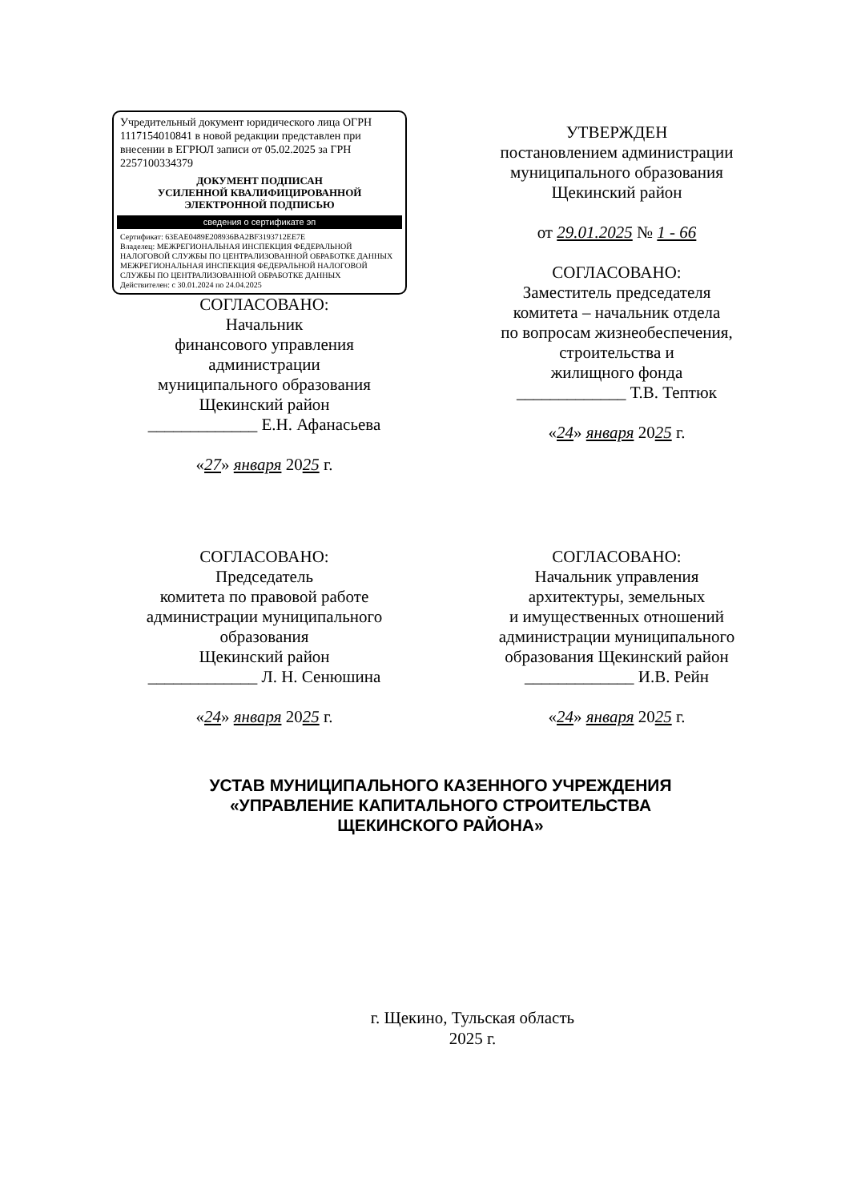Учредительный документ юридического лица ОГРН 1117154010841 в новой редакции представлен при внесении в ЕГРЮЛ записи от 05.02.2025 за ГРН 2257100334379
ДОКУМЕНТ ПОДПИСАН
УСИЛЕННОЙ КВАЛИФИЦИРОВАННОЙ
ЭЛЕКТРОННОЙ ПОДПИСЬЮ
сведения о сертификате эп
Сертификат: 63EAE0489E208936BA2BF3193712EE7E
Владелец: МЕЖРЕГИОНАЛЬНАЯ ИНСПЕКЦИЯ ФЕДЕРАЛЬНОЙ НАЛОГОВОЙ СЛУЖБЫ ПО ЦЕНТРАЛИЗОВАННОЙ ОБРАБОТКЕ ДАННЫХ
МЕЖРЕГИОНАЛЬНАЯ ИНСПЕКЦИЯ ФЕДЕРАЛЬНОЙ НАЛОГОВОЙ СЛУЖБЫ ПО ЦЕНТРАЛИЗОВАННОЙ ОБРАБОТКЕ ДАННЫХ
Действителен: с 30.01.2024 по 24.04.2025
СОГЛАСОВАНО:
Начальник
финансового управления
администрации
муниципального образования
Щекинский район
_____________ Е.Н. Афанасьева
«27» января 2025 г.
УТВЕРЖДЕН
постановлением администрации
муниципального образования
Щекинский район
от 29.01.2025 № 1 - 66
СОГЛАСОВАНО:
Заместитель председателя
комитета – начальник отдела
по вопросам жизнеобеспечения,
строительства и
жилищного фонда
_____________ Т.В. Тептюк
«24» января 2025 г.
СОГЛАСОВАНО:
Председатель
комитета по правовой работе
администрации муниципального
образования
Щекинский район
_____________ Л. Н. Сенюшина
«24» января 2025 г.
СОГЛАСОВАНО:
Начальник управления
архитектуры, земельных
и имущественных отношений
администрации муниципального
образования Щекинский район
_____________ И.В. Рейн
«24» января 2025 г.
УСТАВ МУНИЦИПАЛЬНОГО КАЗЕННОГО УЧРЕЖДЕНИЯ
«УПРАВЛЕНИЕ КАПИТАЛЬНОГО СТРОИТЕЛЬСТВА
ЩЕКИНСКОГО РАЙОНА»
г. Щекино, Тульская область
2025 г.